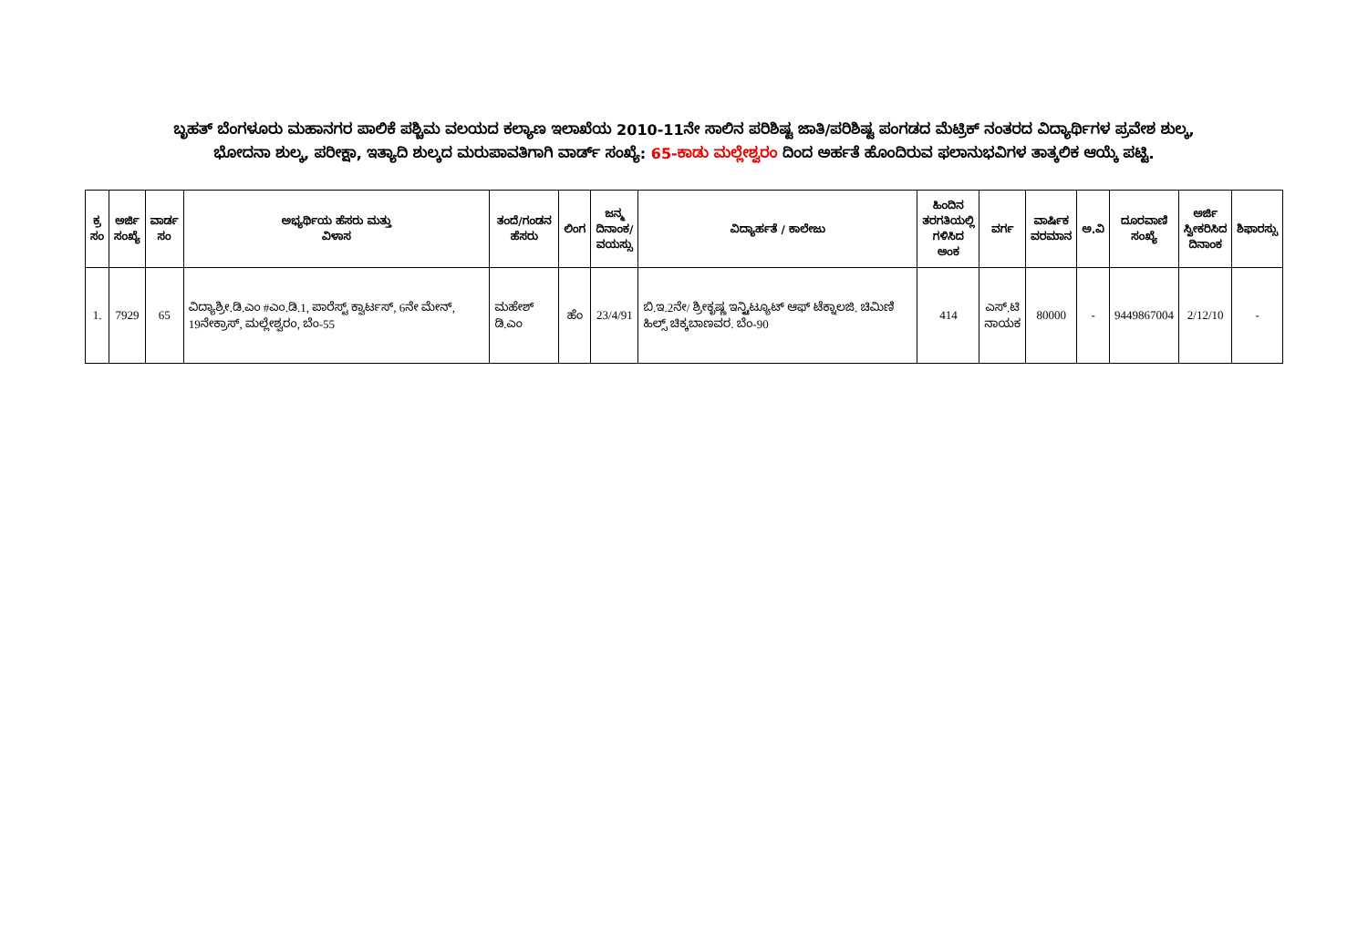ಬೃಹತ್ ಬೆಂಗಳೂರು ಮಹಾನಗರ ಪಾಲಿಕೆ ಪಶ್ಚಿಮ ವಲಯದ ಕಲ್ಯಾಣ ಇಲಾಖೆಯ 2010-11ನೇ ಸಾಲಿನ ಪರಿಶಿಷ್ಟ ಜಾತಿ/ಪರಿಶಿಷ್ಟ ಪಂಗಡದ ಮೆಟ್ರಿಕ್ ನಂತರದ ವಿದ್ಯಾರ್ಥಿಗಳ ಪ್ರವೇಶ ಶುಲ್ಕ,
ಭೋದನಾ ಶುಲ್ಕ, ಪರೀಕ್ಷಾ, ಇತ್ಯಾದಿ ಶುಲ್ಕದ ಮರುಪಾವತಿಗಾಗಿ ವಾರ್ಡ್ ಸಂಖ್ಯೆ: 65-ಕಾಡು ಮಲ್ಲೇಶ್ವರಂ ದಿಂದ ಅರ್ಹತೆ ಹೊಂದಿರುವ ಫಲಾನುಭವಿಗಳ ತಾತ್ಕಲಿಕ ಆಯ್ಕೆ ಪಟ್ಟಿ.
| ಕ್ರ ಸಂ | ಅರ್ಜಿ ಸಂಖ್ಯೆ | ವಾರ್ಡ ಸಂ | ಅಭ್ಯರ್ಥಿಯ ಹೆಸರು ಮತ್ತು ವಿಳಾಸ | ತಂದೆ/ಗಂಡನ ಹೆಸರು | ಲಿಂಗ | ಜನ್ಮ ದಿನಾಂಕ/ ವಯಸ್ಸು | ವಿದ್ಯಾರ್ಹತೆ / ಕಾಲೇಜು | ಹಿಂದಿನ ತರಗತಿಯಲ್ಲಿ ಗಳಿಸಿದ ಅಂಕ | ವರ್ಗ | ವಾರ್ಷಿಕ ವರಮಾನ | ಅ.ವಿ | ದೂರವಾಣಿ ಸಂಖ್ಯೆ | ಅರ್ಜಿ ಸ್ವೀಕರಿಸಿದ ದಿನಾಂಕ | ಶಿಫಾರಸ್ಸು |
| --- | --- | --- | --- | --- | --- | --- | --- | --- | --- | --- | --- | --- | --- | --- |
| 1. | 7929 | 65 | ವಿದ್ಯಾಶ್ರೀ.ಡಿ.ಎಂ #ಎಂ.ಡಿ.1, ಪಾರೆಸ್ಟ್ ಕ್ವಾರ್ಟಸ್, 6ನೇ ಮೇನ್, 19ನೇಕ್ರಾಸ್, ಮಲ್ಲೇಶ್ವರಂ, ಬೆಂ-55 | ಮಹೇಶ್ ಡಿ.ಎಂ | ಹೆಂ | 23/4/91 | ಬಿ.ಇ.2ನೇ/ ಶ್ರೀಕೃಷ್ಣ ಇನ್ಸ್ಟಿಟ್ಯೂಟ್ ಆಫ್ ಟೆಕ್ನಾಲಜಿ. ಚಿಮಿಣಿ ಹಿಲ್ಸ್ ಚಿಕ್ಕಬಾಣವರ. ಬೆಂ-90 | 414 | ಎಸ್.ಟಿ ನಾಯಕ | 80000 | - | 9449867004 | 2/12/10 | - |